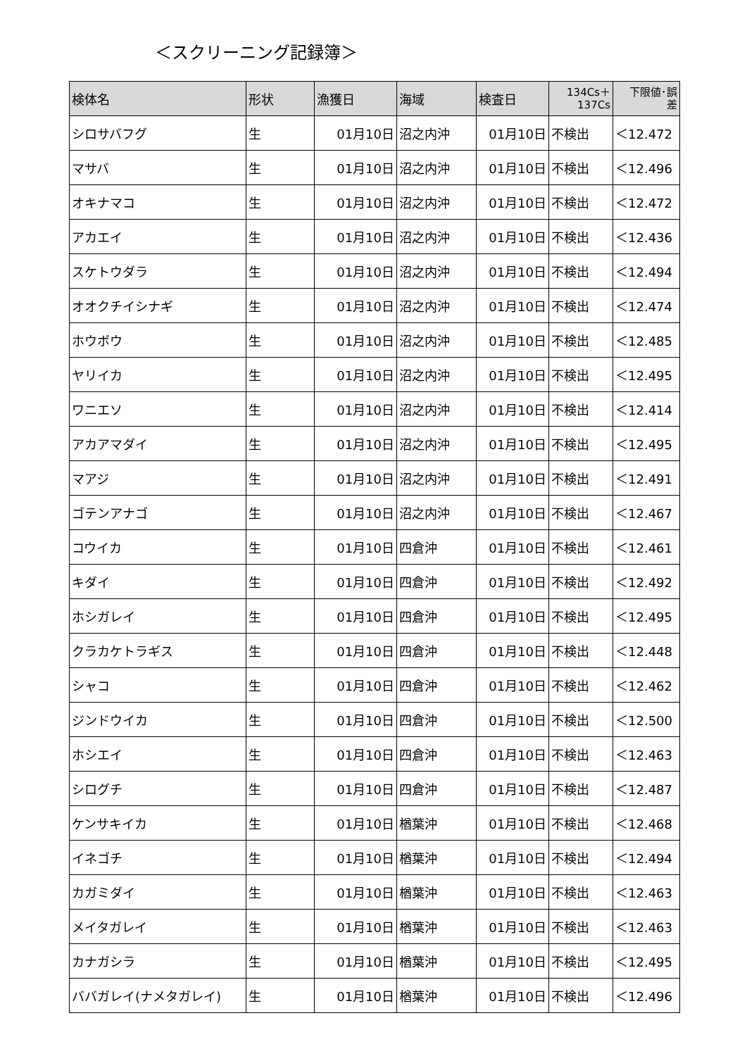＜スクリーニング記録簿＞
| 検体名 | 形状 | 漁獲日 | 海域 | 検査日 | 134Cs＋ 137Cs | 下限値･誤 差 |
| --- | --- | --- | --- | --- | --- | --- |
| シロサバフグ | 生 | 01月10日 | 沼之内沖 | 01月10日 | 不検出 | ＜12.472 |
| マサバ | 生 | 01月10日 | 沼之内沖 | 01月10日 | 不検出 | ＜12.496 |
| オキナマコ | 生 | 01月10日 | 沼之内沖 | 01月10日 | 不検出 | ＜12.472 |
| アカエイ | 生 | 01月10日 | 沼之内沖 | 01月10日 | 不検出 | ＜12.436 |
| スケトウダラ | 生 | 01月10日 | 沼之内沖 | 01月10日 | 不検出 | ＜12.494 |
| オオクチイシナギ | 生 | 01月10日 | 沼之内沖 | 01月10日 | 不検出 | ＜12.474 |
| ホウボウ | 生 | 01月10日 | 沼之内沖 | 01月10日 | 不検出 | ＜12.485 |
| ヤリイカ | 生 | 01月10日 | 沼之内沖 | 01月10日 | 不検出 | ＜12.495 |
| ワニエソ | 生 | 01月10日 | 沼之内沖 | 01月10日 | 不検出 | ＜12.414 |
| アカアマダイ | 生 | 01月10日 | 沼之内沖 | 01月10日 | 不検出 | ＜12.495 |
| マアジ | 生 | 01月10日 | 沼之内沖 | 01月10日 | 不検出 | ＜12.491 |
| ゴテンアナゴ | 生 | 01月10日 | 沼之内沖 | 01月10日 | 不検出 | ＜12.467 |
| コウイカ | 生 | 01月10日 | 四倉沖 | 01月10日 | 不検出 | ＜12.461 |
| キダイ | 生 | 01月10日 | 四倉沖 | 01月10日 | 不検出 | ＜12.492 |
| ホシガレイ | 生 | 01月10日 | 四倉沖 | 01月10日 | 不検出 | ＜12.495 |
| クラカケトラギス | 生 | 01月10日 | 四倉沖 | 01月10日 | 不検出 | ＜12.448 |
| シャコ | 生 | 01月10日 | 四倉沖 | 01月10日 | 不検出 | ＜12.462 |
| ジンドウイカ | 生 | 01月10日 | 四倉沖 | 01月10日 | 不検出 | ＜12.500 |
| ホシエイ | 生 | 01月10日 | 四倉沖 | 01月10日 | 不検出 | ＜12.463 |
| シログチ | 生 | 01月10日 | 四倉沖 | 01月10日 | 不検出 | ＜12.487 |
| ケンサキイカ | 生 | 01月10日 | 楢葉沖 | 01月10日 | 不検出 | ＜12.468 |
| イネゴチ | 生 | 01月10日 | 楢葉沖 | 01月10日 | 不検出 | ＜12.494 |
| カガミダイ | 生 | 01月10日 | 楢葉沖 | 01月10日 | 不検出 | ＜12.463 |
| メイタガレイ | 生 | 01月10日 | 楢葉沖 | 01月10日 | 不検出 | ＜12.463 |
| カナガシラ | 生 | 01月10日 | 楢葉沖 | 01月10日 | 不検出 | ＜12.495 |
| ババガレイ(ナメタガレイ) | 生 | 01月10日 | 楢葉沖 | 01月10日 | 不検出 | ＜12.496 |